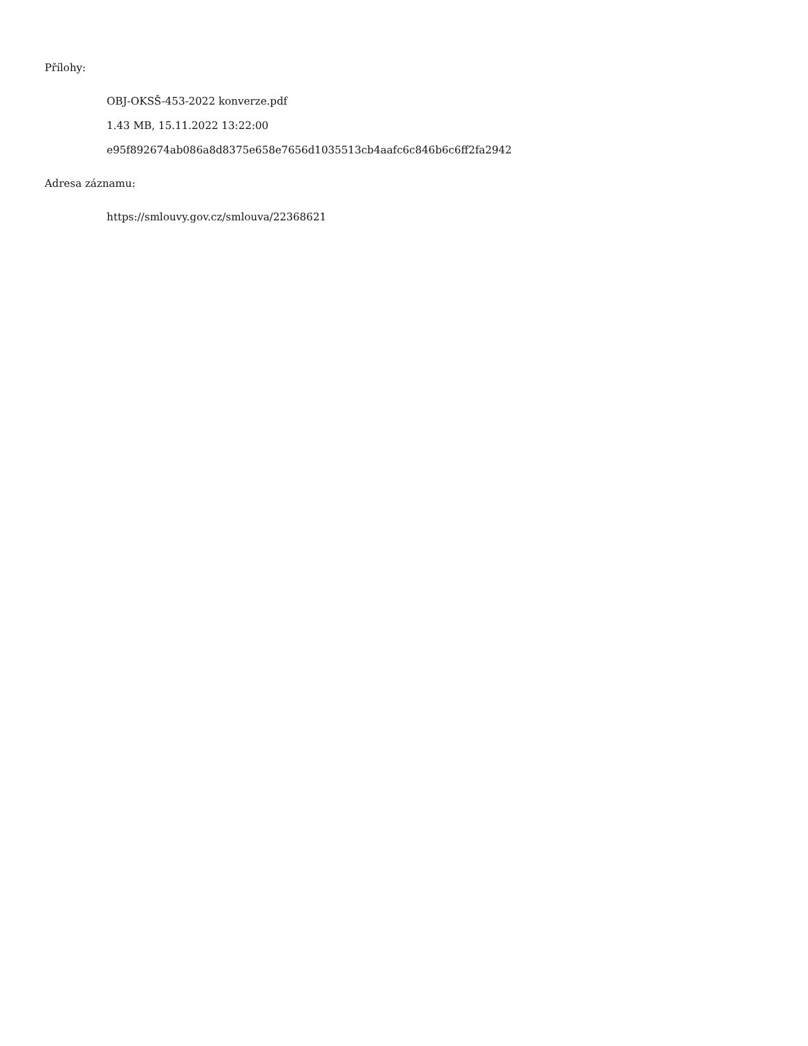Přílohy:
OBJ-OKSŠ-453-2022 konverze.pdf
1.43 MB, 15.11.2022 13:22:00
e95f892674ab086a8d8375e658e7656d1035513cb4aafc6c846b6c6ff2fa2942
Adresa záznamu:
https://smlouvy.gov.cz/smlouva/22368621